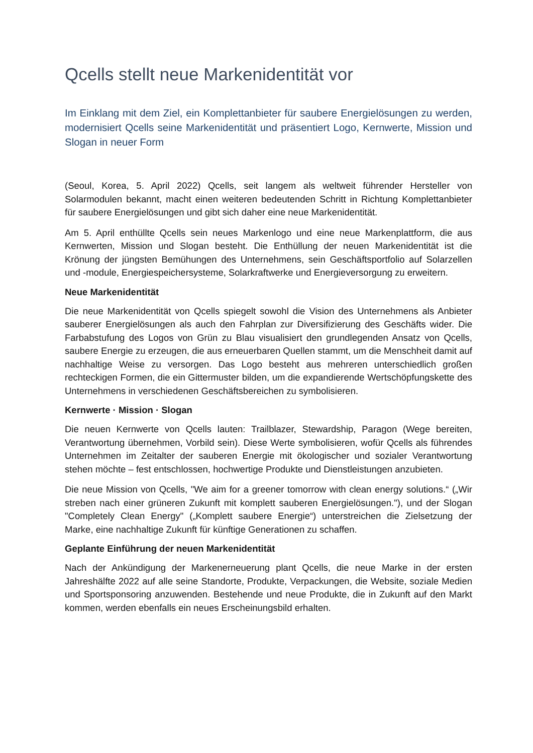Qcells stellt neue Markenidentität vor
Im Einklang mit dem Ziel, ein Komplettanbieter für saubere Energielösungen zu werden, modernisiert Qcells seine Markenidentität und präsentiert Logo, Kernwerte, Mission und Slogan in neuer Form
(Seoul, Korea, 5. April 2022) Qcells, seit langem als weltweit führender Hersteller von Solarmodulen bekannt, macht einen weiteren bedeutenden Schritt in Richtung Komplettanbieter für saubere Energielösungen und gibt sich daher eine neue Markenidentität.
Am 5. April enthüllte Qcells sein neues Markenlogo und eine neue Markenplattform, die aus Kernwerten, Mission und Slogan besteht. Die Enthüllung der neuen Markenidentität ist die Krönung der jüngsten Bemühungen des Unternehmens, sein Geschäftsportfolio auf Solarzellen und -module, Energiespeichersysteme, Solarkraftwerke und Energieversorgung zu erweitern.
Neue Markenidentität
Die neue Markenidentität von Qcells spiegelt sowohl die Vision des Unternehmens als Anbieter sauberer Energielösungen als auch den Fahrplan zur Diversifizierung des Geschäfts wider. Die Farbabstufung des Logos von Grün zu Blau visualisiert den grundlegenden Ansatz von Qcells, saubere Energie zu erzeugen, die aus erneuerbaren Quellen stammt, um die Menschheit damit auf nachhaltige Weise zu versorgen. Das Logo besteht aus mehreren unterschiedlich großen rechteckigen Formen, die ein Gittermuster bilden, um die expandierende Wertschöpfungskette des Unternehmens in verschiedenen Geschäftsbereichen zu symbolisieren.
Kernwerte · Mission · Slogan
Die neuen Kernwerte von Qcells lauten: Trailblazer, Stewardship, Paragon (Wege bereiten, Verantwortung übernehmen, Vorbild sein). Diese Werte symbolisieren, wofür Qcells als führendes Unternehmen im Zeitalter der sauberen Energie mit ökologischer und sozialer Verantwortung stehen möchte – fest entschlossen, hochwertige Produkte und Dienstleistungen anzubieten.
Die neue Mission von Qcells, "We aim for a greener tomorrow with clean energy solutions.“ („Wir streben nach einer grüneren Zukunft mit komplett sauberen Energielösungen."), und der Slogan "Completely Clean Energy" („Komplett saubere Energie“) unterstreichen die Zielsetzung der Marke, eine nachhaltige Zukunft für künftige Generationen zu schaffen.
Geplante Einführung der neuen Markenidentität
Nach der Ankündigung der Markenerneuerung plant Qcells, die neue Marke in der ersten Jahreshälfte 2022 auf alle seine Standorte, Produkte, Verpackungen, die Website, soziale Medien und Sportsponsoring anzuwenden. Bestehende und neue Produkte, die in Zukunft auf den Markt kommen, werden ebenfalls ein neues Erscheinungsbild erhalten.